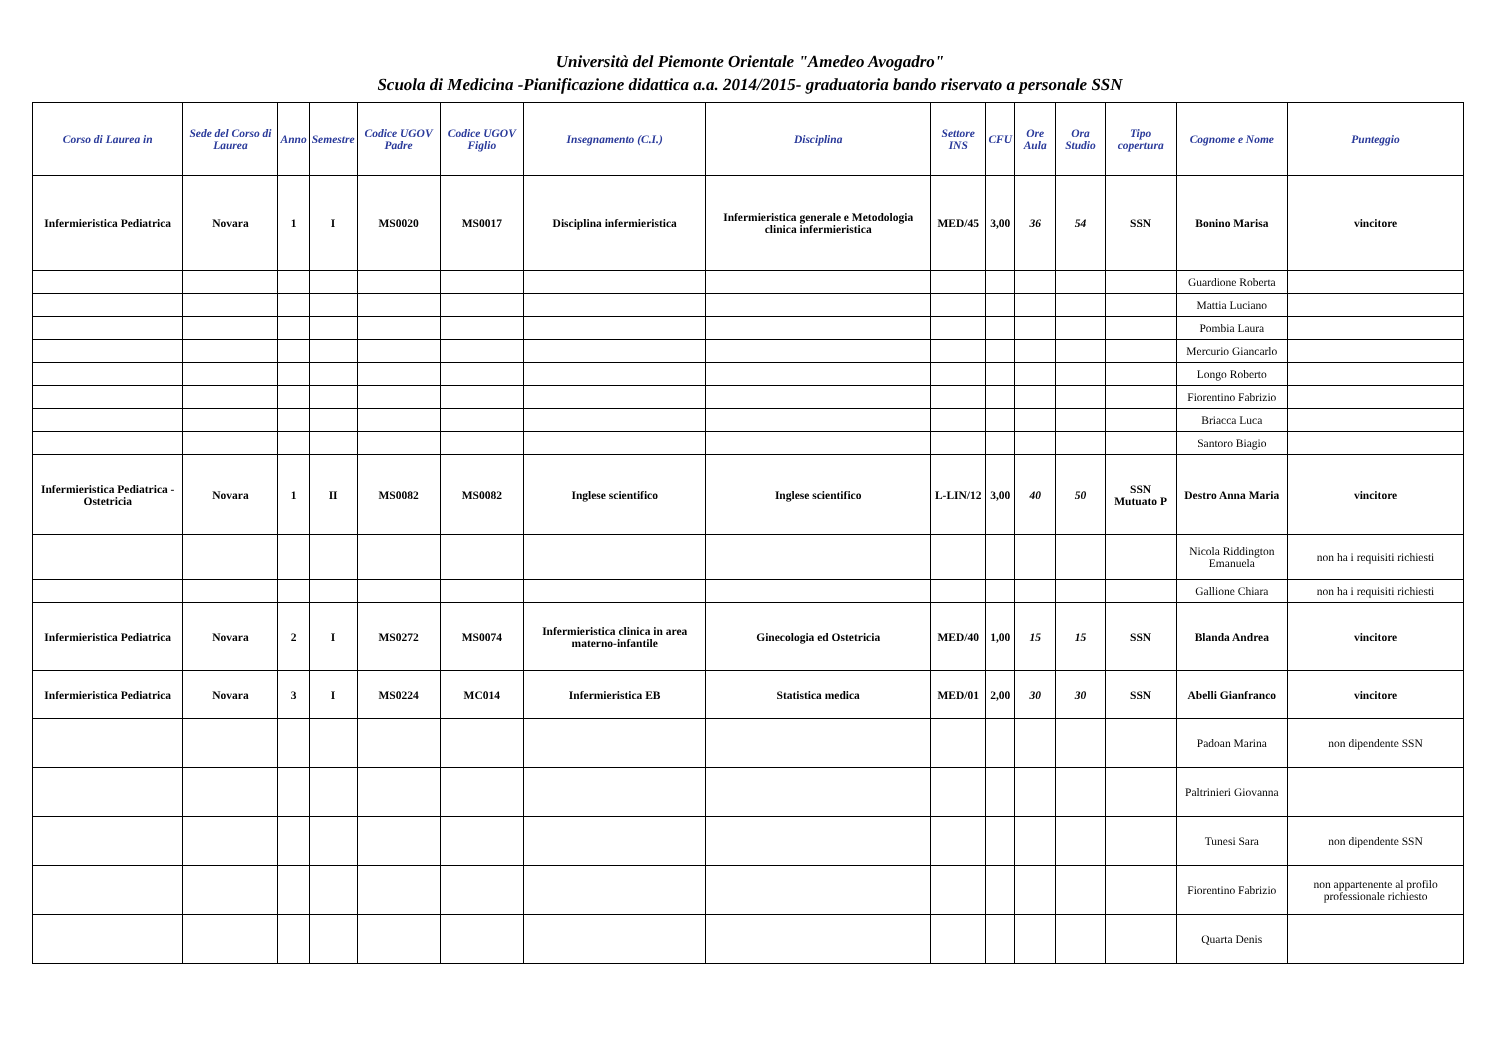Università del Piemonte Orientale "Amedeo Avogadro"
Scuola di Medicina -Pianificazione didattica a.a. 2014/2015- graduatoria bando riservato a personale SSN
| Corso di Laurea in | Sede del Corso di Laurea | Anno | Semestre | Codice UGOV Padre | Codice UGOV Figlio | Insegnamento (C.I.) | Disciplina | Settore INS | CFU | Ore Aula | Ora Studio | Tipo copertura | Cognome e Nome | Punteggio |
| --- | --- | --- | --- | --- | --- | --- | --- | --- | --- | --- | --- | --- | --- | --- |
| Infermieristica Pediatrica | Novara | 1 | I | MS0020 | MS0017 | Disciplina infermieristica | Infermieristica generale e Metodologia clinica infermieristica | MED/45 | 3,00 | 36 | 54 | SSN | Bonino Marisa | vincitore |
| | | | | | | | | | | | | | Guardione Roberta | |
| | | | | | | | | | | | | | Mattia Luciano | |
| | | | | | | | | | | | | | Pombia Laura | |
| | | | | | | | | | | | | | Mercurio Giancarlo | |
| | | | | | | | | | | | | | Longo Roberto | |
| | | | | | | | | | | | | | Fiorentino Fabrizio | |
| | | | | | | | | | | | | | Briacca Luca | |
| | | | | | | | | | | | | | Santoro Biagio | |
| Infermieristica Pediatrica - Ostetricia | Novara | 1 | II | MS0082 | MS0082 | Inglese scientifico | Inglese scientifico | L-LIN/12 | 3,00 | 40 | 50 | SSN Mutuato P | Destro Anna Maria | vincitore |
| | | | | | | | | | | | | | Nicola Riddington Emanuela | non ha i requisiti richiesti |
| | | | | | | | | | | | | | Gallione Chiara | non ha i requisiti richiesti |
| Infermieristica Pediatrica | Novara | 2 | I | MS0272 | MS0074 | Infermieristica clinica in area materno-infantile | Ginecologia ed Ostetricia | MED/40 | 1,00 | 15 | 15 | SSN | Blanda Andrea | vincitore |
| Infermieristica Pediatrica | Novara | 3 | I | MS0224 | MC014 | Infermieristica EB | Statistica medica | MED/01 | 2,00 | 30 | 30 | SSN | Abelli Gianfranco | vincitore |
| | | | | | | | | | | | | | Padoan Marina | non dipendente SSN |
| | | | | | | | | | | | | | Paltrinieri Giovanna | |
| | | | | | | | | | | | | | Tunesi Sara | non dipendente SSN |
| | | | | | | | | | | | | | Fiorentino Fabrizio | non appartenente al profilo professionale richiesto |
| | | | | | | | | | | | | | Quarta Denis | |